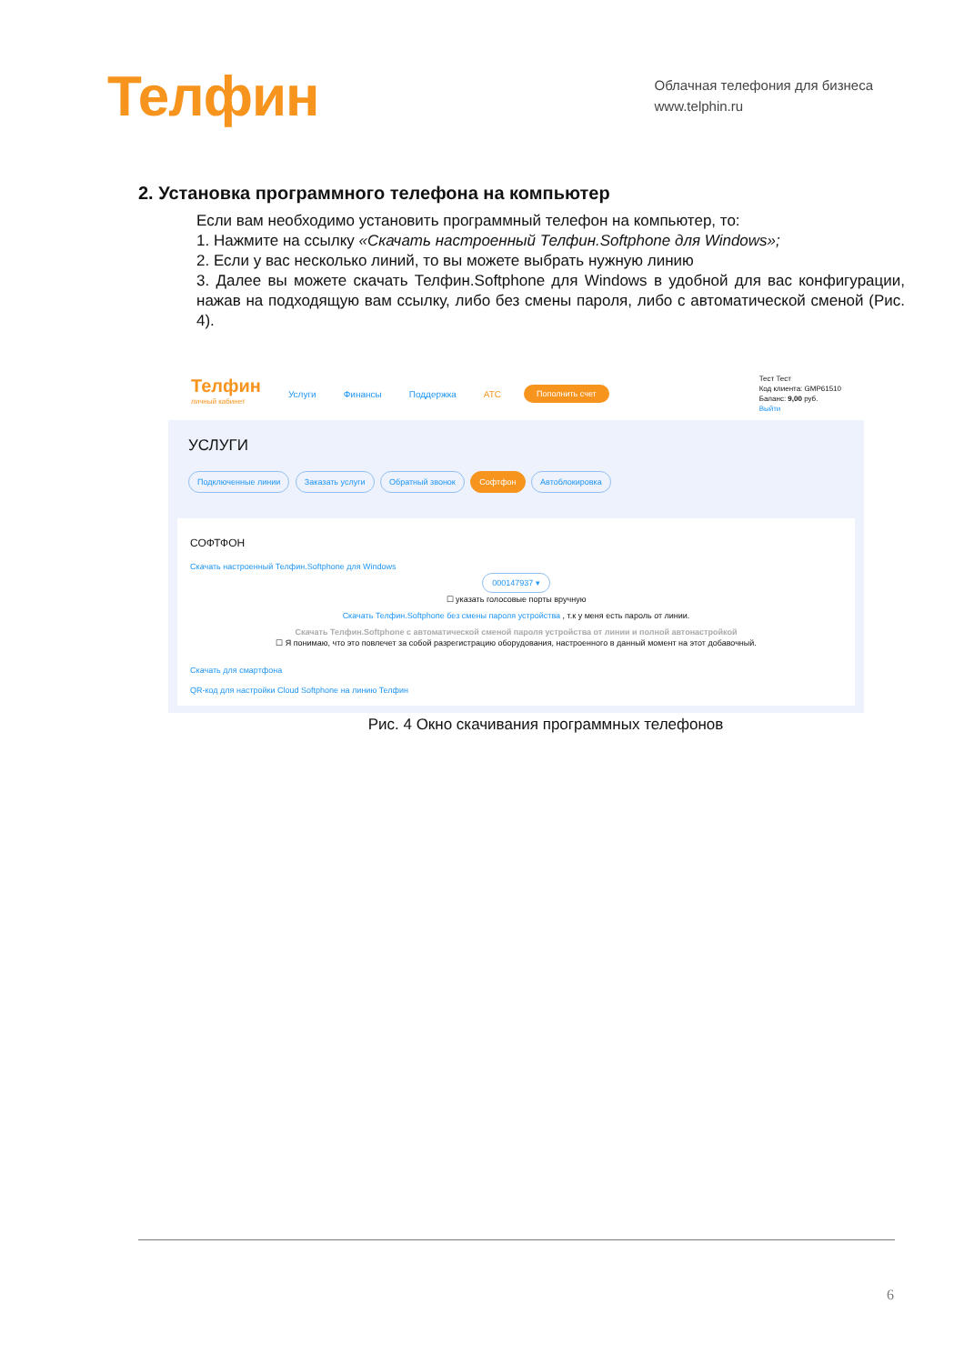Телфин
Облачная телефония для бизнеса
www.telphin.ru
2. Установка программного телефона на компьютер
Если вам необходимо установить программный телефон на компьютер, то:
1. Нажмите на ссылку «Скачать настроенный Телфин.Softphone для Windows»;
2. Если у вас несколько линий, то вы можете выбрать нужную линию
3. Далее вы можете скачать Телфин.Softphone для Windows в удобной для вас конфигурации, нажав на подходящую вам ссылку, либо без смены пароля, либо с автоматической сменой (Рис. 4).
Телфин
личный кабинет
Услуги Финансы Поддержка АТС Пополнить счет
Тест Тест
Код клиента: GMP61510
Баланс: 9,00 руб.
Выйти
УСЛУГИ
Подключенные линии Заказать услуги Обратный звонок Софтфон Автоблокировка
СОФТФОН
Скачать настроенный Телфин.Softphone для Windows
000147937 ▾
☐ указать голосовые порты вручную
Скачать Телфин.Softphone без смены пароля устройства , т.к у меня есть пароль от линии.
Скачать Телфин.Softphone с автоматической сменой пароля устройства от линии и полной автонастройкой
☐ Я понимаю, что это повлечет за собой разрегистрацию оборудования, настроенного в данный момент на этот добавочный.
Скачать для смартфона
QR-код для настройки Cloud Softphone на линию Телфин
Рис. 4 Окно скачивания программных телефонов
6